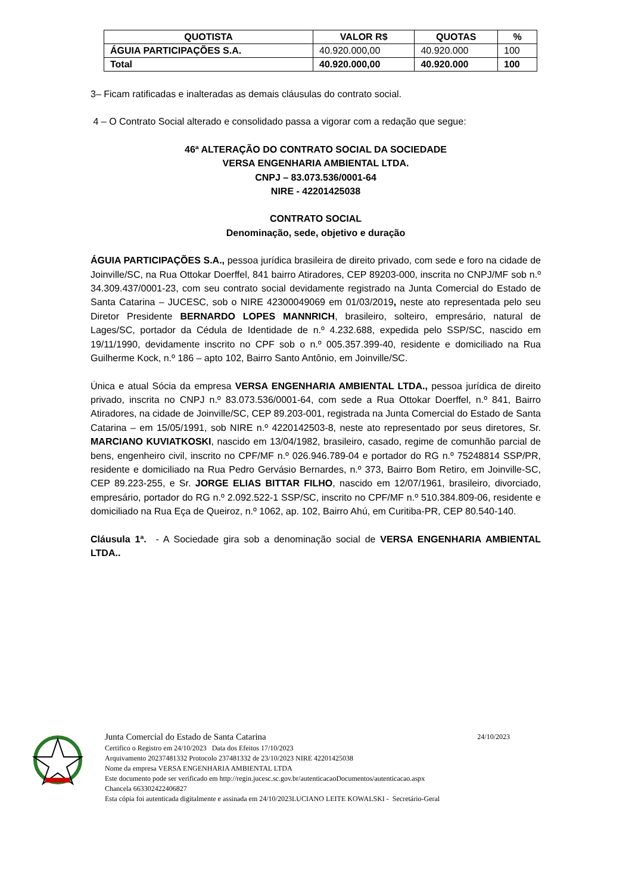| QUOTISTA | VALOR R$ | QUOTAS | % |
| --- | --- | --- | --- |
| ÁGUIA PARTICIPAÇÕES S.A. | 40.920.000,00 | 40.920.000 | 100 |
| Total | 40.920.000,00 | 40.920.000 | 100 |
3– Ficam ratificadas e inalteradas as demais cláusulas do contrato social.
4 – O Contrato Social alterado e consolidado passa a vigorar com a redação que segue:
46ª ALTERAÇÃO DO CONTRATO SOCIAL DA SOCIEDADE
VERSA ENGENHARIA AMBIENTAL LTDA.
CNPJ – 83.073.536/0001-64
NIRE - 42201425038
CONTRATO SOCIAL
Denominação, sede, objetivo e duração
ÁGUIA PARTICIPAÇÕES S.A., pessoa jurídica brasileira de direito privado, com sede e foro na cidade de Joinville/SC, na Rua Ottokar Doerffel, 841 bairro Atiradores, CEP 89203-000, inscrita no CNPJ/MF sob n.º 34.309.437/0001-23, com seu contrato social devidamente registrado na Junta Comercial do Estado de Santa Catarina – JUCESC, sob o NIRE 42300049069 em 01/03/2019, neste ato representada pelo seu Diretor Presidente BERNARDO LOPES MANNRICH, brasileiro, solteiro, empresário, natural de Lages/SC, portador da Cédula de Identidade de n.º 4.232.688, expedida pelo SSP/SC, nascido em 19/11/1990, devidamente inscrito no CPF sob o n.º 005.357.399-40, residente e domiciliado na Rua Guilherme Kock, n.º 186 – apto 102, Bairro Santo Antônio, em Joinville/SC.
Única e atual Sócia da empresa VERSA ENGENHARIA AMBIENTAL LTDA., pessoa jurídica de direito privado, inscrita no CNPJ n.º 83.073.536/0001-64, com sede a Rua Ottokar Doerffel, n.º 841, Bairro Atiradores, na cidade de Joinville/SC, CEP 89.203-001, registrada na Junta Comercial do Estado de Santa Catarina – em 15/05/1991, sob NIRE n.º 4220142503-8, neste ato representado por seus diretores, Sr. MARCIANO KUVIATKOSKI, nascido em 13/04/1982, brasileiro, casado, regime de comunhão parcial de bens, engenheiro civil, inscrito no CPF/MF n.º 026.946.789-04 e portador do RG n.º 75248814 SSP/PR, residente e domiciliado na Rua Pedro Gervásio Bernardes, n.º 373, Bairro Bom Retiro, em Joinville-SC, CEP 89.223-255, e Sr. JORGE ELIAS BITTAR FILHO, nascido em 12/07/1961, brasileiro, divorciado, empresário, portador do RG n.º 2.092.522-1 SSP/SC, inscrito no CPF/MF n.º 510.384.809-06, residente e domiciliado na Rua Eça de Queiroz, n.º 1062, ap. 102, Bairro Ahú, em Curitiba-PR, CEP 80.540-140.
Cláusula 1ª. - A Sociedade gira sob a denominação social de VERSA ENGENHARIA AMBIENTAL LTDA..
Junta Comercial do Estado de Santa Catarina 24/10/2023
Certifico o Registro em 24/10/2023 Data dos Efeitos 17/10/2023
Arquivamento 20237481332 Protocolo 237481332 de 23/10/2023 NIRE 42201425038
Nome da empresa VERSA ENGENHARIA AMBIENTAL LTDA
Este documento pode ser verificado em http://regin.jucesc.sc.gov.br/autenticacaoDocumentos/autenticacao.aspx
Chancela 663302422406827
Esta cópia foi autenticada digitalmente e assinada em 24/10/2023LUCIANO LEITE KOWALSKI - Secretário-Geral